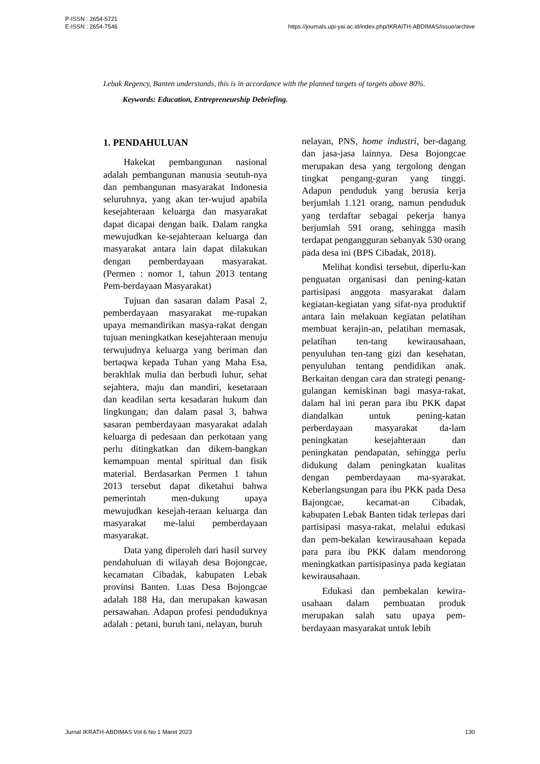P-ISSN : 2654-5721
E-ISSN : 2654-7546
https://journals.upi-yai.ac.id/index.php/IKRAITH-ABDIMAS/issue/archive
Lebak Regency, Banten understands, this is in accordance with the planned targets of targets above 80%.
Keywords: Education, Entrepreneurship Debriefing.
1. PENDAHULUAN
Hakekat pembangunan nasional adalah pembangunan manusia seutuh-nya dan pembangunan masyarakat Indonesia seluruhnya, yang akan ter-wujud apabila kesejahteraan keluarga dan masyarakat dapat dicapai dengan baik. Dalam rangka mewujudkan ke-sejahteraan keluarga dan masyarakat antara lain dapat dilakukan dengan pemberdayaan masyarakat. (Permen : nomor 1, tahun 2013 tentang Pem-berdayaan Masyarakat)
Tujuan dan sasaran dalam Pasal 2, pemberdayaan masyarakat me-rupakan upaya memandirikan masya-rakat dengan tujuan meningkatkan kesejahteraan menuju terwujudnya keluarga yang beriman dan bertaqwa kepada Tuhan yang Maha Esa, berakhlak mulia dan berbudi luhur, sehat sejahtera, maju dan mandiri, kesetaraan dan keadilan serta kesadaran hukum dan lingkungan; dan dalam pasal 3, bahwa sasaran pemberdayaan masyarakat adalah keluarga di pedesaan dan perkotaan yang perlu ditingkatkan dan dikem-bangkan kemampuan mental spiritual dan fisik material. Berdasarkan Permen 1 tahun 2013 tersebut dapat diketahui bahwa pemerintah men-dukung upaya mewujudkan kesejah-teraan keluarga dan masyarakat me-lalui pemberdayaan masyarakat.
Data yang diperoleh dari hasil survey pendahuluan di wilayah desa Bojongcae, kecamatan Cibadak, kabupaten Lebak provinsi Banten. Luas Desa Bojongcae adalah 188 Ha, dan merupakan kawasan persawahan. Adapun profesi penduduknya adalah : petani, buruh tani, nelayan, buruh
nelayan, PNS, home industri, ber-dagang dan jasa-jasa lainnya. Desa Bojongcae merupakan desa yang tergolong dengan tingkat pengang-guran yang tinggi. Adapun penduduk yang berusia kerja berjumlah 1.121 orang, namun penduduk yang terdaftar sebagai pekerja hanya berjumlah 591 orang, sehingga masih terdapat pengangguran sebanyak 530 orang pada desa ini (BPS Cibadak, 2018).
Melihat kondisi tersebut, diperlu-kan penguatan organisasi dan pening-katan partisipasi anggota masyarakat dalam kegiatan-kegiatan yang sifat-nya produktif antara lain melakuan kegiatan pelatihan membuat kerajin-an, pelatihan memasak, pelatihan ten-tang kewirausahaan, penyuluhan ten-tang gizi dan kesehatan, penyuluhan tentang pendidikan anak. Berkaitan dengan cara dan strategi penang-gulangan kemiskinan bagi masya-rakat, dalam hal ini peran para ibu PKK dapat diandalkan untuk pening-katan perberdayaan masyarakat da-lam peningkatan kesejahteraan dan peningkatan pendapatan, sehingga perlu didukung dalam peningkatan kualitas dengan pemberdayaan ma-syarakat. Keberlangsungan para ibu PKK pada Desa Bajongcae, kecamat-an Cibadak, kabupaten Lebak Banten tidak terlepas dari partisipasi masya-rakat, melalui edukasi dan pem-bekalan kewirausahaan kepada para para ibu PKK dalam mendorong meningkatkan partisipasinya pada kegiatan kewirausahaan.
Edukasi dan pembekalan kewira-usahaan dalam pembuatan produk merupakan salah satu upaya pem-berdayaan masyarakat untuk lebih
Jurnal IKRATH-ABDIMAS Vol 6 No 1 Maret 2023
130